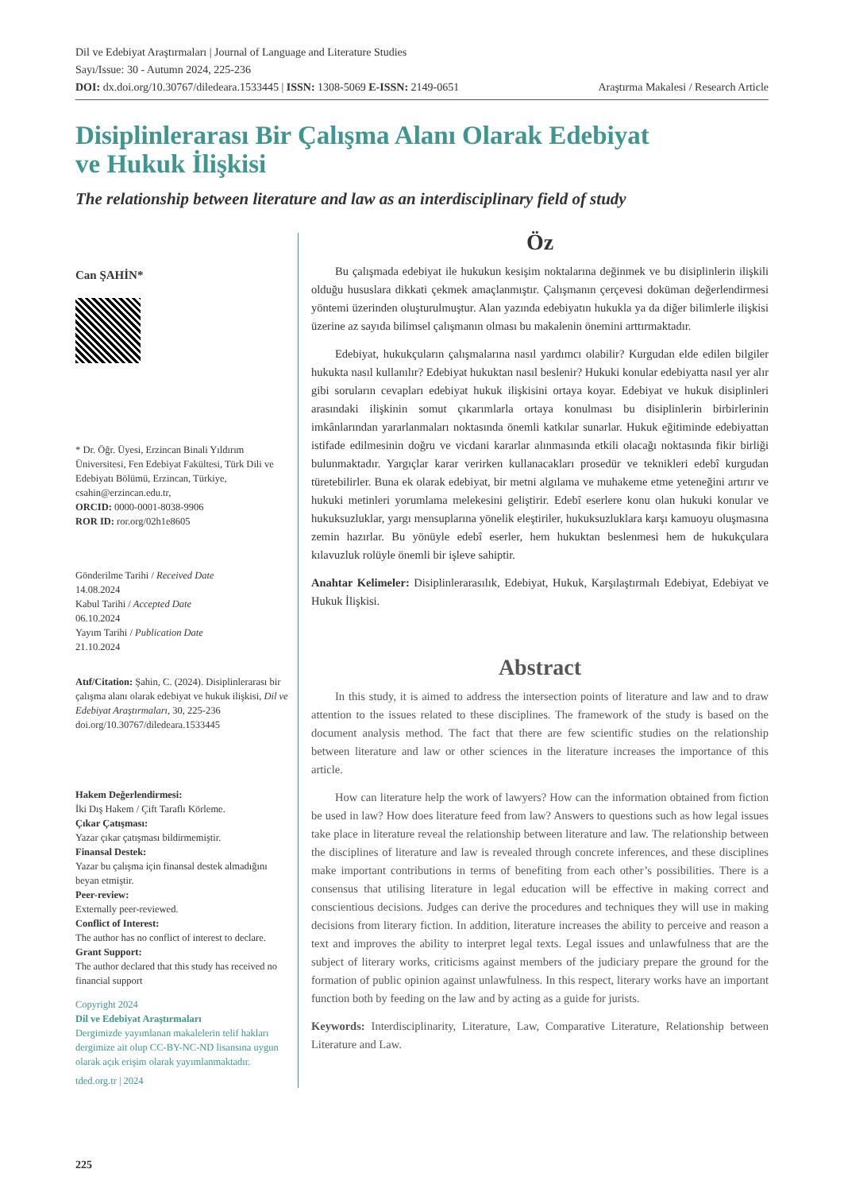Dil ve Edebiyat Araştırmaları | Journal of Language and Literature Studies
Sayı/Issue: 30 - Autumn 2024, 225-236
DOI: dx.doi.org/10.30767/diledeara.1533445 | ISSN: 1308-5069 E-ISSN: 2149-0651 Araştırma Makalesi / Research Article
Disiplinlerarası Bir Çalışma Alanı Olarak Edebiyat
ve Hukuk İlişkisi
The relationship between literature and law as an interdisciplinary field of study
Can ŞAHİN*
* Dr. Öğr. Üyesi, Erzincan Binali Yıldırım Üniversitesi, Fen Edebiyat Fakültesi, Türk Dili ve Edebiyatı Bölümü, Erzincan, Türkiye, csahin@erzincan.edu.tr,
ORCID: 0000-0001-8038-9906
ROR ID: ror.org/02h1e8605
Gönderilme Tarihi / Received Date
14.08.2024
Kabul Tarihi / Accepted Date
06.10.2024
Yayım Tarihi / Publication Date
21.10.2024
Atıf/Citation: Şahin, C. (2024). Disiplinlerarası bir çalışma alanı olarak edebiyat ve hukuk ilişkisi, Dil ve Edebiyat Araştırmaları, 30, 225-236 doi.org/10.30767/diledeara.1533445
Hakem Değerlendirmesi:
İki Dış Hakem / Çift Taraflı Körleme.
Çıkar Çatışması:
Yazar çıkar çatışması bildirmemiştir.
Finansal Destek:
Yazar bu çalışma için finansal destek almadığını beyan etmiştir.
Peer-review:
Externally peer-reviewed.
Conflict of Interest:
The author has no conflict of interest to declare.
Grant Support:
The author declared that this study has received no financial support
Copyright 2024
Dil ve Edebiyat Araştırmaları
Dergimizde yayımlanan makalelerin telif hakları dergimize ait olup CC-BY-NC-ND lisansına uygun olarak açık erişim olarak yayımlanmaktadır.
tded.org.tr | 2024
Öz
Bu çalışmada edebiyat ile hukukun kesişim noktalarına değinmek ve bu disiplinlerin ilişkili olduğu hususlara dikkati çekmek amaçlanmıştır. Çalışmanın çerçevesi doküman değerlendirmesi yöntemi üzerinden oluşturulmuştur. Alan yazında edebiyatın hukukla ya da diğer bilimlerle ilişkisi üzerine az sayıda bilimsel çalışmanın olması bu makalenin önemini arttırmaktadır.
Edebiyat, hukukçuların çalışmalarına nasıl yardımcı olabilir? Kurgudan elde edilen bilgiler hukukta nasıl kullanılır? Edebiyat hukuktan nasıl beslenir? Hukuki konular edebiyatta nasıl yer alır gibi soruların cevapları edebiyat hukuk ilişkisini ortaya koyar. Edebiyat ve hukuk disiplinleri arasındaki ilişkinin somut çıkarımlarla ortaya konulması bu disiplinlerin birbirlerinin imkânlarından yararlanmaları noktasında önemli katkılar sunarlar. Hukuk eğitiminde edebiyattan istifade edilmesinin doğru ve vicdani kararlar alınmasında etkili olacağı noktasında fikir birliği bulunmaktadır. Yargıçlar karar verirken kullanacakları prosedür ve teknikleri edebî kurgudan türetebilirler. Buna ek olarak edebiyat, bir metni algılama ve muhakeme etme yeteneğini artırır ve hukuki metinleri yorumlama melekesini geliştirir. Edebî eserlere konu olan hukuki konular ve hukuksuzluklar, yargı mensuplarına yönelik eleştiriler, hukuksuzluklara karşı kamuoyu oluşmasına zemin hazırlar. Bu yönüyle edebî eserler, hem hukuktan beslenmesi hem de hukukçulara kılavuzluk rolüyle önemli bir işleve sahiptir.
Anahtar Kelimeler: Disiplinlerarasılık, Edebiyat, Hukuk, Karşılaştırmalı Edebiyat, Edebiyat ve Hukuk İlişkisi.
Abstract
In this study, it is aimed to address the intersection points of literature and law and to draw attention to the issues related to these disciplines. The framework of the study is based on the document analysis method. The fact that there are few scientific studies on the relationship between literature and law or other sciences in the literature increases the importance of this article.
How can literature help the work of lawyers? How can the information obtained from fiction be used in law? How does literature feed from law? Answers to questions such as how legal issues take place in literature reveal the relationship between literature and law. The relationship between the disciplines of literature and law is revealed through concrete inferences, and these disciplines make important contributions in terms of benefiting from each other’s possibilities. There is a consensus that utilising literature in legal education will be effective in making correct and conscientious decisions. Judges can derive the procedures and techniques they will use in making decisions from literary fiction. In addition, literature increases the ability to perceive and reason a text and improves the ability to interpret legal texts. Legal issues and unlawfulness that are the subject of literary works, criticisms against members of the judiciary prepare the ground for the formation of public opinion against unlawfulness. In this respect, literary works have an important function both by feeding on the law and by acting as a guide for jurists.
Keywords: Interdisciplinarity, Literature, Law, Comparative Literature, Relationship between Literature and Law.
225